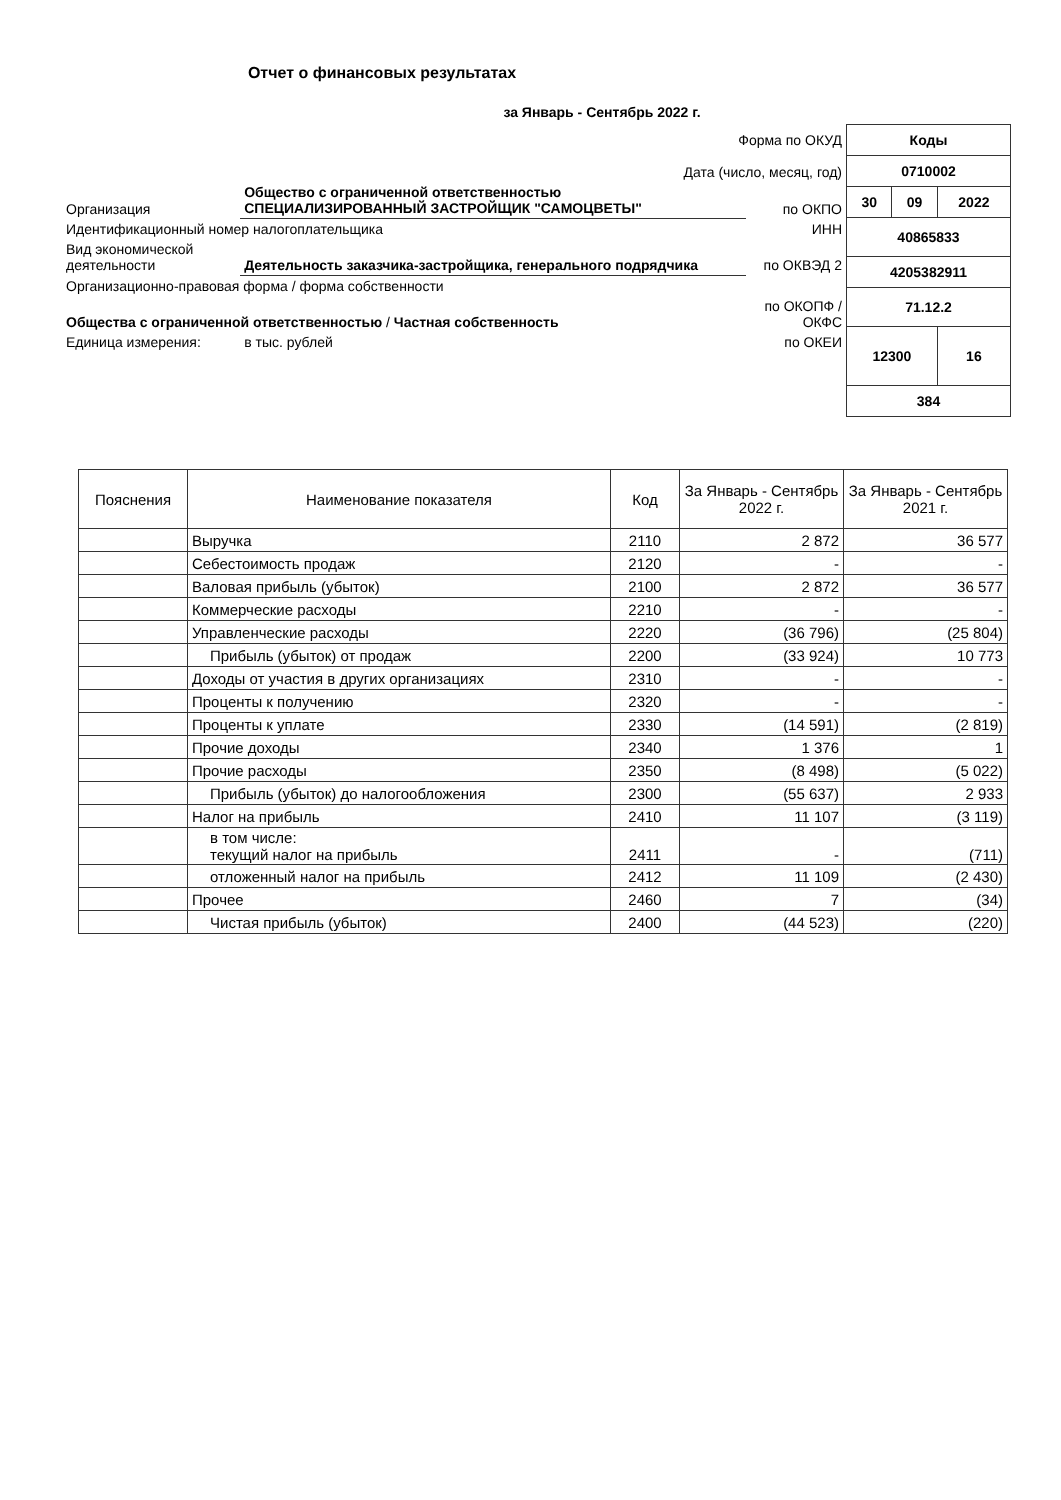Отчет о финансовых результатах
| за Январь - Сентябрь 2022 г. | | |
| Форма по ОКУД | | |
| Дата (число, месяц, год) | | |
| Организация | Общество с ограниченной ответственностью СПЕЦИАЛИЗИРОВАННЫЙ ЗАСТРОЙЩИК "САМОЦВЕТЫ" | по ОКПО |
| Идентификационный номер налогоплательщика | | ИНН |
| Вид экономической деятельности | Деятельность заказчика-застройщика, генерального подрядчика | по ОКВЭД 2 |
| Организационно-правовая форма / форма собственности | | |
| Общества с ограниченной ответственностью / Частная собственность | | по ОКОПФ / ОКФС |
| Единица измерения: | в тыс. рублей | по ОКЕИ |
| Коды | | |
| 0710002 | | |
| 30 | 09 | 2022 |
| 40865833 | | |
| 4205382911 | | |
| 71.12.2 | | |
| 12300 | | 16 |
| 384 | | |
| Пояснения | Наименование показателя | Код | За Январь - Сентябрь 2022 г. | За Январь - Сентябрь 2021 г. |
| --- | --- | --- | --- | --- |
| | Выручка | 2110 | 2 872 | 36 577 |
| | Себестоимость продаж | 2120 | - | - |
| | Валовая прибыль (убыток) | 2100 | 2 872 | 36 577 |
| | Коммерческие расходы | 2210 | - | - |
| | Управленческие расходы | 2220 | (36 796) | (25 804) |
| | Прибыль (убыток) от продаж | 2200 | (33 924) | 10 773 |
| | Доходы от участия в других организациях | 2310 | - | - |
| | Проценты к получению | 2320 | - | - |
| | Проценты к уплате | 2330 | (14 591) | (2 819) |
| | Прочие доходы | 2340 | 1 376 | 1 |
| | Прочие расходы | 2350 | (8 498) | (5 022) |
| | Прибыль (убыток) до налогообложения | 2300 | (55 637) | 2 933 |
| | Налог на прибыль | 2410 | 11 107 | (3 119) |
| | в том числе: текущий налог на прибыль | 2411 | - | (711) |
| | отложенный налог на прибыль | 2412 | 11 109 | (2 430) |
| | Прочее | 2460 | 7 | (34) |
| | Чистая прибыль (убыток) | 2400 | (44 523) | (220) |